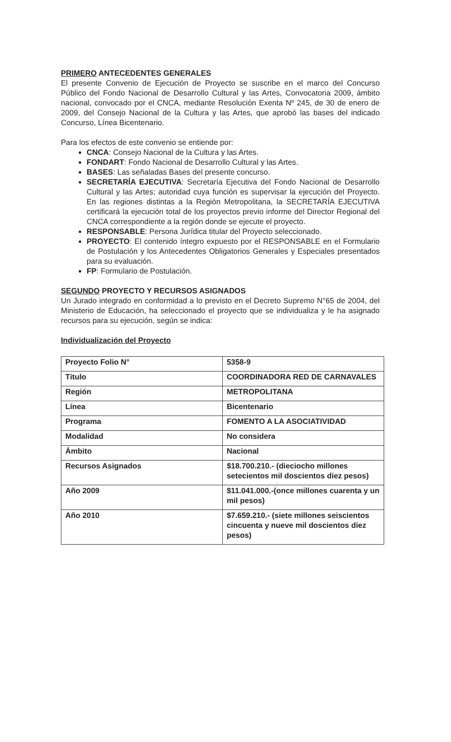PRIMERO ANTECEDENTES GENERALES
El presente Convenio de Ejecución de Proyecto se suscribe en el marco del Concurso Público del Fondo Nacional de Desarrollo Cultural y las Artes, Convocatoria 2009, ámbito nacional, convocado por el CNCA, mediante Resolución Exenta Nº 245, de 30 de enero de 2009, del Consejo Nacional de la Cultura y las Artes, que aprobó las bases del indicado Concurso, Línea Bicentenario.
Para los efectos de este convenio se entiende por:
CNCA: Consejo Nacional de la Cultura y las Artes.
FONDART: Fondo Nacional de Desarrollo Cultural y las Artes.
BASES: Las señaladas Bases del presente concurso.
SECRETARÍA EJECUTIVA: Secretaría Ejecutiva del Fondo Nacional de Desarrollo Cultural y las Artes; autoridad cuya función es supervisar la ejecución del Proyecto. En las regiones distintas a la Región Metropolitana, la SECRETARÍA EJECUTIVA certificará la ejecución total de los proyectos previo informe del Director Regional del CNCA correspondiente a la región donde se ejecute el proyecto.
RESPONSABLE: Persona Jurídica titular del Proyecto seleccionado.
PROYECTO: El contenido íntegro expuesto por el RESPONSABLE en el Formulario de Postulación y los Antecedentes Obligatorios Generales y Especiales presentados para su evaluación.
FP: Formulario de Postulación.
SEGUNDO PROYECTO Y RECURSOS ASIGNADOS
Un Jurado integrado en conformidad a lo previsto en el Decreto Supremo N°65 de 2004, del Ministerio de Educación, ha seleccionado el proyecto que se individualiza y le ha asignado recursos para su ejecución, según se indica:
Individualización del Proyecto
| Proyecto Folio N° | 5358-9 |
| Título | COORDINADORA RED DE CARNAVALES |
| Región | METROPOLITANA |
| Línea | Bicentenario |
| Programa | FOMENTO A LA ASOCIATIVIDAD |
| Modalidad | No considera |
| Ámbito | Nacional |
| Recursos Asignados | $18.700.210.- (dieciocho millones setecientos mil doscientos diez pesos) |
| Año 2009 | $11.041.000.-(once millones cuarenta y un mil pesos) |
| Año 2010 | $7.659.210.- (siete millones seiscientos cincuenta y nueve mil doscientos diez pesos) |